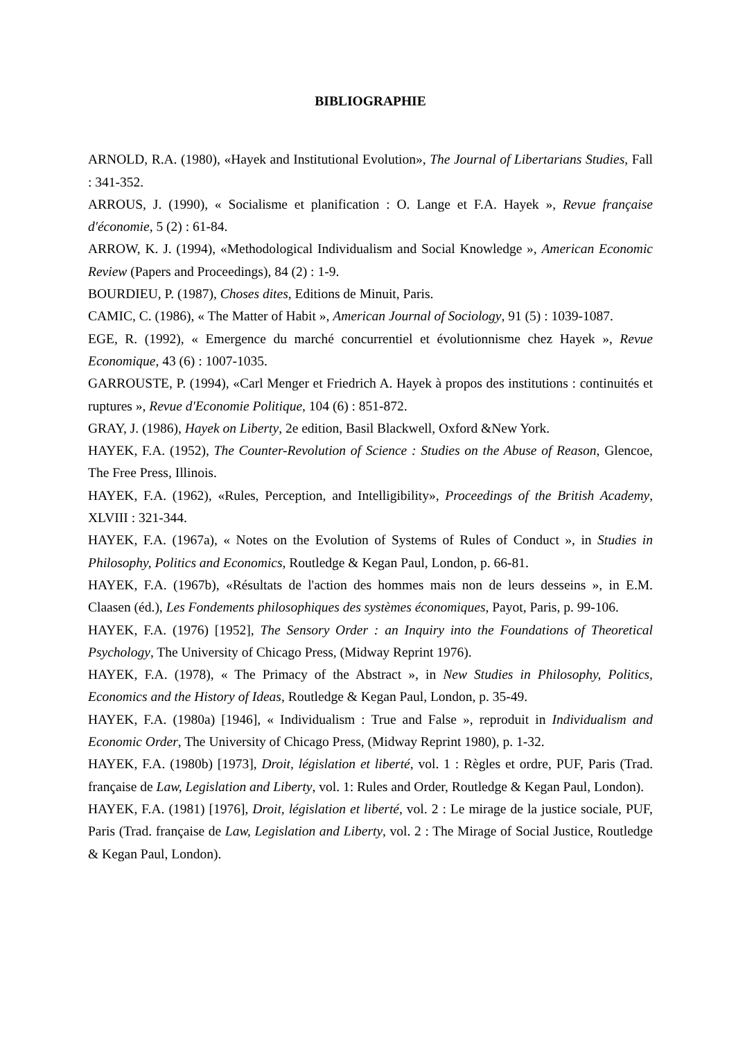BIBLIOGRAPHIE
ARNOLD, R.A. (1980), «Hayek and Institutional Evolution», The Journal of Libertarians Studies, Fall : 341-352.
ARROUS, J. (1990), « Socialisme et planification : O. Lange et F.A. Hayek », Revue française d'économie, 5 (2) : 61-84.
ARROW, K. J. (1994), «Methodological Individualism and Social Knowledge », American Economic Review (Papers and Proceedings), 84 (2) : 1-9.
BOURDIEU, P. (1987), Choses dites, Editions de Minuit, Paris.
CAMIC, C. (1986), « The Matter of Habit », American Journal of Sociology, 91 (5) : 1039-1087.
EGE, R. (1992), « Emergence du marché concurrentiel et évolutionnisme chez Hayek », Revue Economique, 43 (6) : 1007-1035.
GARROUSTE, P. (1994), «Carl Menger et Friedrich A. Hayek à propos des institutions : continuités et ruptures », Revue d'Economie Politique, 104 (6) : 851-872.
GRAY, J. (1986), Hayek on Liberty, 2e edition, Basil Blackwell, Oxford &New York.
HAYEK, F.A. (1952), The Counter-Revolution of Science : Studies on the Abuse of Reason, Glencoe, The Free Press, Illinois.
HAYEK, F.A. (1962), «Rules, Perception, and Intelligibility», Proceedings of the British Academy, XLVIII : 321-344.
HAYEK, F.A. (1967a), « Notes on the Evolution of Systems of Rules of Conduct », in Studies in Philosophy, Politics and Economics, Routledge & Kegan Paul, London, p. 66-81.
HAYEK, F.A. (1967b), «Résultats de l'action des hommes mais non de leurs desseins », in E.M. Claasen (éd.), Les Fondements philosophiques des systèmes économiques, Payot, Paris, p. 99-106.
HAYEK, F.A. (1976) [1952], The Sensory Order : an Inquiry into the Foundations of Theoretical Psychology, The University of Chicago Press, (Midway Reprint 1976).
HAYEK, F.A. (1978), « The Primacy of the Abstract », in New Studies in Philosophy, Politics, Economics and the History of Ideas, Routledge & Kegan Paul, London, p. 35-49.
HAYEK, F.A. (1980a) [1946], « Individualism : True and False », reproduit in Individualism and Economic Order, The University of Chicago Press, (Midway Reprint 1980), p. 1-32.
HAYEK, F.A. (1980b) [1973], Droit, législation et liberté, vol. 1 : Règles et ordre, PUF, Paris (Trad. française de Law, Legislation and Liberty, vol. 1: Rules and Order, Routledge & Kegan Paul, London).
HAYEK, F.A. (1981) [1976], Droit, législation et liberté, vol. 2 : Le mirage de la justice sociale, PUF, Paris (Trad. française de Law, Legislation and Liberty, vol. 2 : The Mirage of Social Justice, Routledge & Kegan Paul, London).